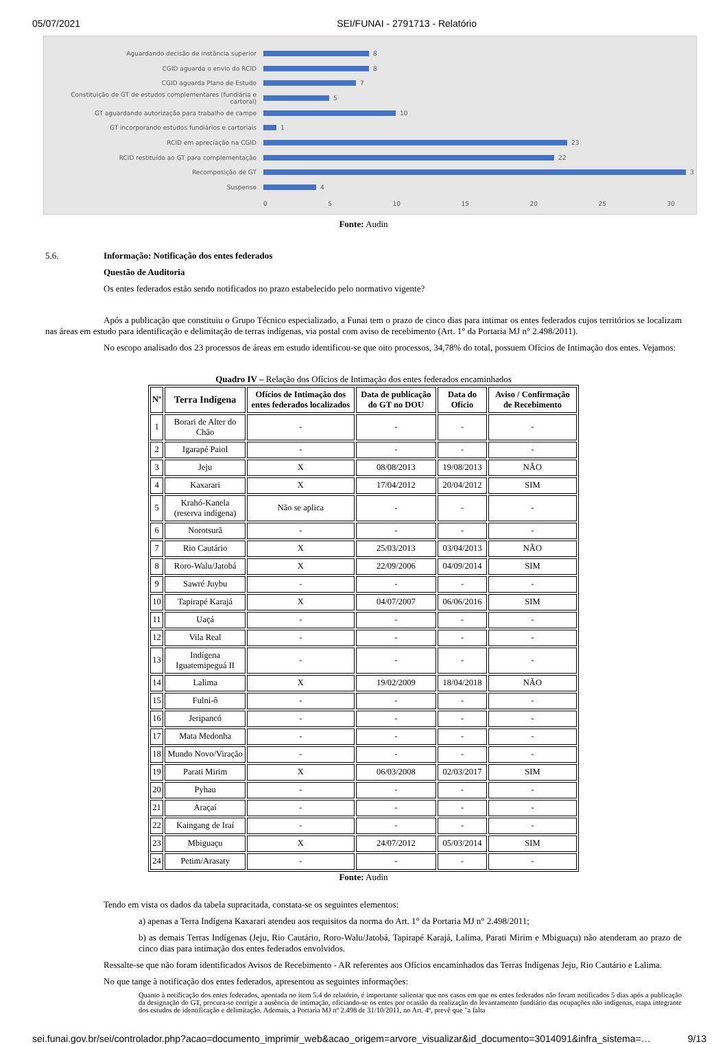05/07/2021 SEI/FUNAI - 2791713 - Relatório
Aguardando decisão de instância superior
8
CGID aguarda o envio do RCID
8
CGID aguarda Plano de Estudo
7
Constituição de GT de estudos complementares (fundiária e cartoral)
5
GT aguardando autorização para trabalho de campo
10
GT incorporando estudos fundiários e cartoriais
1
RCID em apreciação na CGID
23
RCID restituído ao GT para complementação
22
Recomposição de GT
3
Suspenso
4
0 5 10 15 20 25 30
Fonte: Audin
5.6. Informação: Notificação dos entes federados
Questão de Auditoria
Os entes federados estão sendo notificados no prazo estabelecido pelo normativo vigente?
Após a publicação que constituiu o Grupo Técnico especializado, a Funai tem o prazo de cinco dias para intimar os entes federados cujos territórios se localizam nas áreas em estudo para identificação e delimitação de terras indígenas, via postal com aviso de recebimento (Art. 1° da Portaria MJ n° 2.498/2011).
No escopo analisado dos 23 processos de áreas em estudo identificou-se que oito processos, 34,78% do total, possuem Ofícios de Intimação dos entes. Vejamos:
Quadro IV – Relação dos Ofícios de Intimação dos entes federados encaminhados
| Nº | Terra Indígena | Ofícios de Intimação dos entes federados localizados | Data de publicação do GT no DOU | Data do Ofício | Aviso / Confirmação de Recebimento |
| --- | --- | --- | --- | --- | --- |
| 1 | Borari de Alter do Chão | - | - | - | - |
| 2 | Igarapé Paiol | - | - | - | - |
| 3 | Jeju | X | 08/08/2013 | 19/08/2013 | NÃO |
| 4 | Kaxarari | X | 17/04/2012 | 20/04/2012 | SIM |
| 5 | Krahó-Kanela (reserva indígena) | Não se aplica | - | - | - |
| 6 | Norotsurã | - | - | - | - |
| 7 | Rio Cautário | X | 25/03/2013 | 03/04/2013 | NÃO |
| 8 | Roro-Walu/Jatobá | X | 22/09/2006 | 04/09/2014 | SIM |
| 9 | Sawré Juybu | - | - | - | - |
| 10 | Tapirapé Karajá | X | 04/07/2007 | 06/06/2016 | SIM |
| 11 | Uaçá | - | - | - | - |
| 12 | Vila Real | - | - | - | - |
| 13 | Indígena Iguatemipeguá II | - | - | - | - |
| 14 | Lalima | X | 19/02/2009 | 18/04/2018 | NÃO |
| 15 | Fulni-ô | - | - | - | - |
| 16 | Jeripancó | - | - | - | - |
| 17 | Mata Medonha | - | - | - | - |
| 18 | Mundo Novo/Viração | - | - | - | - |
| 19 | Parati Mirim | X | 06/03/2008 | 02/03/2017 | SIM |
| 20 | Pyhau | - | - | - | - |
| 21 | Araçaí | - | - | - | - |
| 22 | Kaingang de Iraí | - | - | - | - |
| 23 | Mbiguaçu | X | 24/07/2012 | 05/03/2014 | SIM |
| 24 | Petim/Arasaty | - | - | - | - |
Fonte: Audin
Tendo em vista os dados da tabela supracitada, constata-se os seguintes elementos:
a) apenas a Terra Indígena Kaxarari atendeu aos requisitos da norma do Art. 1° da Portaria MJ n° 2.498/2011;
b) as demais Terras Indígenas (Jeju, Rio Cautário, Roro-Walu/Jatobá, Tapirapé Karajá, Lalima, Parati Mirim e Mbiguaçu) não atenderam ao prazo de cinco dias para intimação dos entes federados envolvidos.
Ressalte-se que não foram identificados Avisos de Recebimento - AR referentes aos Ofícios encaminhados das Terras Indígenas Jeju, Rio Cautário e Lalima.
No que tange à notificação dos entes federados, apresentou as seguintes informações:
Quanto à notificação dos entes federados, apontada no item 5.4 do relatório, é importante salientar que nos casos em que os entes federados não foram notificados 5 dias após a publicação da designação do GT, procura-se corrigir a ausência de intimação, oficiando-se os entes por ocasião da realização do levantamento fundiário das ocupações não indígenas, etapa integrante dos estudos de identificação e delimitação. Ademais, a Portaria MJ nº 2.498 de 31/10/2011, no Art. 4º, prevê que "a falta
sei.funai.gov.br/sei/controlador.php?acao=documento_imprimir_web&acao_origem=arvore_visualizar&id_documento=3014091&infra_sistema=… 9/13